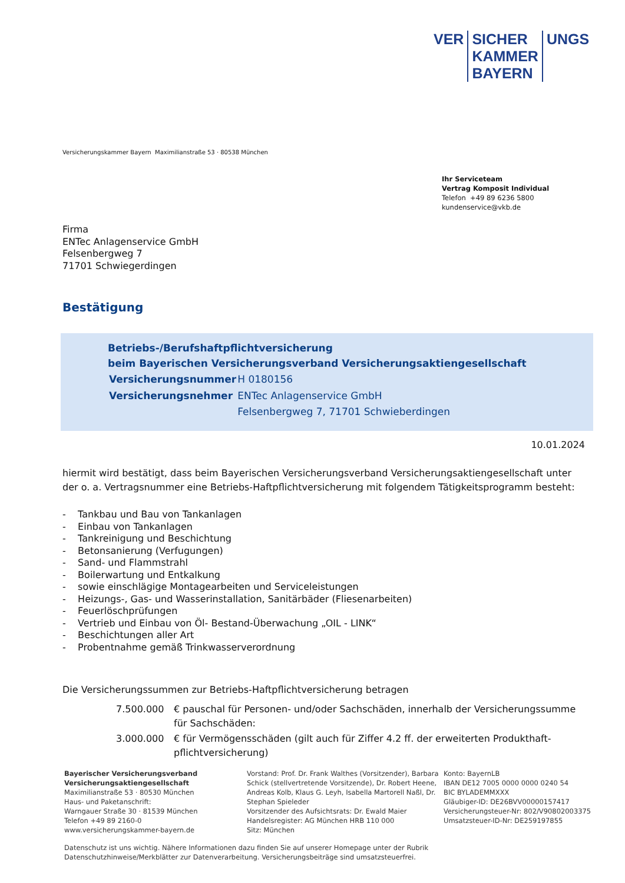| VER | SICHER KAMMER BAYERN | UNGS |
Versicherungskammer Bayern Maximilianstraße 53 · 80538 München
Ihr Serviceteam
Vertrag Komposit Individual
Telefon +49 89 6236 5800
kundenservice@vkb.de
Firma
ENTec Anlagenservice GmbH
Felsenbergweg 7
71701 Schwiegerdingen
Bestätigung
Betriebs-/Berufshaftpflichtversicherung
beim Bayerischen Versicherungsverband Versicherungsaktiengesellschaft
| Versicherungsnummer | H 0180156 |
| Versicherungsnehmer | ENTec Anlagenservice GmbH |
| | Felsenbergweg 7, 71701 Schwieberdingen |
10.01.2024
hiermit wird bestätigt, dass beim Bayerischen Versicherungsverband Versicherungsaktiengesellschaft unter der o. a. Vertragsnummer eine Betriebs-Haftpflichtversicherung mit folgendem Tätigkeitsprogramm besteht:
- Tankbau und Bau von Tankanlagen
- Einbau von Tankanlagen
- Tankreinigung und Beschichtung
- Betonsanierung (Verfugungen)
- Sand- und Flammstrahl
- Boilerwartung und Entkalkung
- sowie einschlägige Montagearbeiten und Serviceleistungen
- Heizungs-, Gas- und Wasserinstallation, Sanitärbäder (Fliesenarbeiten)
- Feuerlöschprüfungen
- Vertrieb und Einbau von Öl- Bestand-Überwachung „OIL - LINK“
- Beschichtungen aller Art
- Probentnahme gemäß Trinkwasserverordnung
Die Versicherungssummen zur Betriebs-Haftpflichtversicherung betragen
| 7.500.000 | € pauschal für Personen- und/oder Sachschäden, innerhalb der Versicherungssumme für Sachschäden: |
| 3.000.000 | € für Vermögensschäden (gilt auch für Ziffer 4.2 ff. der erweiterten Produkthaft­pflichtversicherung) |
Bayerischer Versicherungsverband
Versicherungsaktiengesellschaft
Maximilianstraße 53 · 80530 München
Haus- und Paketanschrift:
Warngauer Straße 30 · 81539 München
Telefon +49 89 2160-0
www.versicherungskammer-bayern.de
Vorstand: Prof. Dr. Frank Walthes (Vorsitzender), Barbara Schick (stellvertretende Vorsitzende), Dr. Robert Heene, Andreas Kolb, Klaus G. Leyh, Isabella Martorell Naßl, Dr. Stephan Spieleder
Vorsitzender des Aufsichtsrats: Dr. Ewald Maier
Handelsregister: AG München HRB 110 000
Sitz: München
Konto: BayernLB
IBAN DE12 7005 0000 0000 0240 54
BIC BYLADEMMXXX
Gläubiger-ID: DE26BVV00000157417
Versicherungsteuer-Nr: 802/V90802003375
Umsatzsteuer-ID-Nr: DE259197855
Datenschutz ist uns wichtig. Nähere Informationen dazu finden Sie auf unserer Homepage unter der Rubrik
Datenschutzhinweise/Merkblätter zur Datenverarbeitung. Versicherungsbeiträge sind umsatzsteuerfrei.